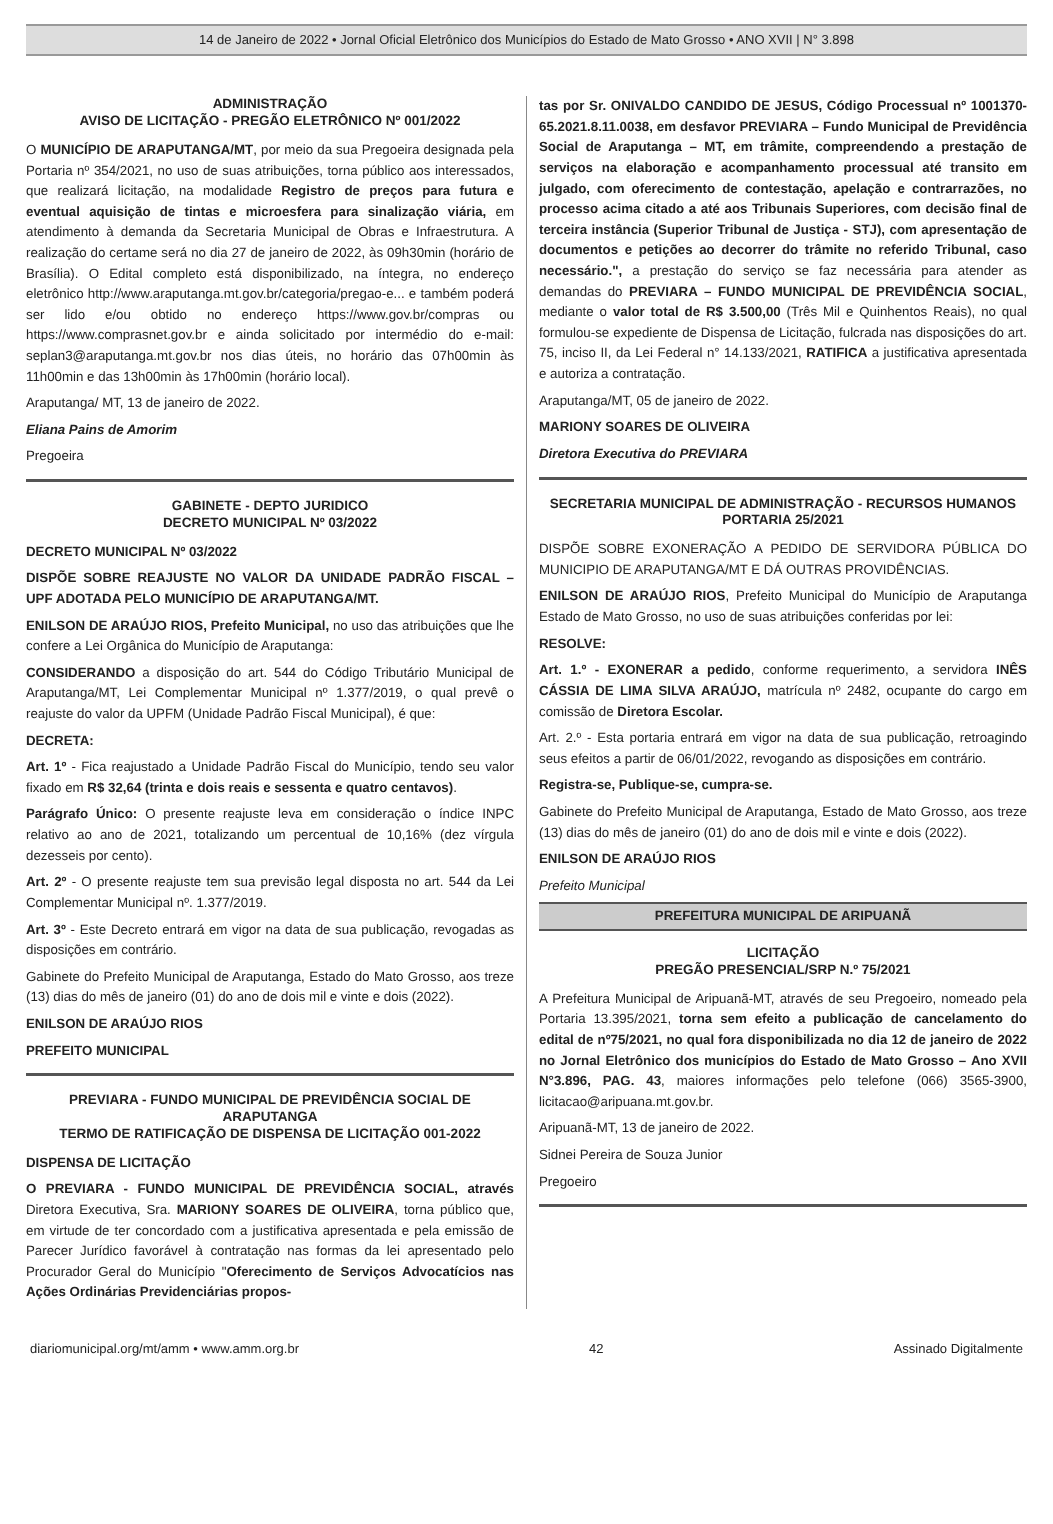14 de Janeiro de 2022 • Jornal Oficial Eletrônico dos Municípios do Estado de Mato Grosso • ANO XVII | N° 3.898
ADMINISTRAÇÃO
AVISO DE LICITAÇÃO - PREGÃO ELETRÔNICO Nº 001/2022
O MUNICÍPIO DE ARAPUTANGA/MT, por meio da sua Pregoeira designada pela Portaria nº 354/2021, no uso de suas atribuições, torna público aos interessados, que realizará licitação, na modalidade Registro de preços para futura e eventual aquisição de tintas e microesfera para sinalização viária, em atendimento à demanda da Secretaria Municipal de Obras e Infraestrutura. A realização do certame será no dia 27 de janeiro de 2022, às 09h30min (horário de Brasília). O Edital completo está disponibilizado, na íntegra, no endereço eletrônico http://www.araputanga.mt.gov.br/categoria/pregao-e... e também poderá ser lido e/ou obtido no endereço https://www.gov.br/compras ou https://www.comprasnet.gov.br e ainda solicitado por intermédio do e-mail: seplan3@araputanga.mt.gov.br nos dias úteis, no horário das 07h00min às 11h00min e das 13h00min às 17h00min (horário local).
Araputanga/ MT, 13 de janeiro de 2022.
Eliana Pains de Amorim
Pregoeira
GABINETE - DEPTO JURIDICO
DECRETO MUNICIPAL Nº 03/2022
DECRETO MUNICIPAL Nº 03/2022
DISPÕE SOBRE REAJUSTE NO VALOR DA UNIDADE PADRÃO FISCAL – UPF ADOTADA PELO MUNICÍPIO DE ARAPUTANGA/MT.
ENILSON DE ARAÚJO RIOS, Prefeito Municipal, no uso das atribuições que lhe confere a Lei Orgânica do Município de Araputanga:
CONSIDERANDO a disposição do art. 544 do Código Tributário Municipal de Araputanga/MT, Lei Complementar Municipal nº 1.377/2019, o qual prevê o reajuste do valor da UPFM (Unidade Padrão Fiscal Municipal), é que:
DECRETA:
Art. 1º - Fica reajustado a Unidade Padrão Fiscal do Município, tendo seu valor fixado em R$ 32,64 (trinta e dois reais e sessenta e quatro centavos).
Parágrafo Único: O presente reajuste leva em consideração o índice INPC relativo ao ano de 2021, totalizando um percentual de 10,16% (dez vírgula dezesseis por cento).
Art. 2º - O presente reajuste tem sua previsão legal disposta no art. 544 da Lei Complementar Municipal nº. 1.377/2019.
Art. 3º - Este Decreto entrará em vigor na data de sua publicação, revogadas as disposições em contrário.
Gabinete do Prefeito Municipal de Araputanga, Estado do Mato Grosso, aos treze (13) dias do mês de janeiro (01) do ano de dois mil e vinte e dois (2022).
ENILSON DE ARAÚJO RIOS
PREFEITO MUNICIPAL
PREVIARA - FUNDO MUNICIPAL DE PREVIDÊNCIA SOCIAL DE ARAPUTANGA
TERMO DE RATIFICAÇÃO DE DISPENSA DE LICITAÇÃO 001-2022
DISPENSA DE LICITAÇÃO
O PREVIARA - FUNDO MUNICIPAL DE PREVIDÊNCIA SOCIAL, através Diretora Executiva, Sra. MARIONY SOARES DE OLIVEIRA, torna público que, em virtude de ter concordado com a justificativa apresentada e pela emissão de Parecer Jurídico favorável à contratação nas formas da lei apresentado pelo Procurador Geral do Município "Oferecimento de Serviços Advocatícios nas Ações Ordinárias Previdenciárias propos-
tas por Sr. ONIVALDO CANDIDO DE JESUS, Código Processual nº 1001370-65.2021.8.11.0038, em desfavor PREVIARA – Fundo Municipal de Previdência Social de Araputanga – MT, em trâmite, compreendendo a prestação de serviços na elaboração e acompanhamento processual até transito em julgado, com oferecimento de contestação, apelação e contrarrazões, no processo acima citado a até aos Tribunais Superiores, com decisão final de terceira instância (Superior Tribunal de Justiça - STJ), com apresentação de documentos e petições ao decorrer do trâmite no referido Tribunal, caso necessário.", a prestação do serviço se faz necessária para atender as demandas do PREVIARA – FUNDO MUNICIPAL DE PREVIDÊNCIA SOCIAL, mediante o valor total de R$ 3.500,00 (Três Mil e Quinhentos Reais), no qual formulou-se expediente de Dispensa de Licitação, fulcrada nas disposições do art. 75, inciso II, da Lei Federal n° 14.133/2021, RATIFICA a justificativa apresentada e autoriza a contratação.
Araputanga/MT, 05 de janeiro de 2022.
MARIONY SOARES DE OLIVEIRA
Diretora Executiva do PREVIARA
SECRETARIA MUNICIPAL DE ADMINISTRAÇÃO - RECURSOS HUMANOS
PORTARIA 25/2021
DISPÕE SOBRE EXONERAÇÃO A PEDIDO DE SERVIDORA PÚBLICA DO MUNICIPIO DE ARAPUTANGA/MT E DÁ OUTRAS PROVIDÊNCIAS.
ENILSON DE ARAÚJO RIOS, Prefeito Municipal do Município de Araputanga Estado de Mato Grosso, no uso de suas atribuições conferidas por lei:
RESOLVE:
Art. 1.º - EXONERAR a pedido, conforme requerimento, a servidora INÊS CÁSSIA DE LIMA SILVA ARAÚJO, matrícula nº 2482, ocupante do cargo em comissão de Diretora Escolar.
Art. 2.º - Esta portaria entrará em vigor na data de sua publicação, retroagindo seus efeitos a partir de 06/01/2022, revogando as disposições em contrário.
Registra-se, Publique-se, cumpra-se.
Gabinete do Prefeito Municipal de Araputanga, Estado de Mato Grosso, aos treze (13) dias do mês de janeiro (01) do ano de dois mil e vinte e dois (2022).
ENILSON DE ARAÚJO RIOS
Prefeito Municipal
PREFEITURA MUNICIPAL DE ARIPUANÃ
LICITAÇÃO
PREGÃO PRESENCIAL/SRP N.º 75/2021
A Prefeitura Municipal de Aripuanã-MT, através de seu Pregoeiro, nomeado pela Portaria 13.395/2021, torna sem efeito a publicação de cancelamento do edital de nº75/2021, no qual fora disponibilizada no dia 12 de janeiro de 2022 no Jornal Eletrônico dos municípios do Estado de Mato Grosso – Ano XVII N°3.896, PAG. 43, maiores informações pelo telefone (066) 3565-3900, licitacao@aripuana.mt.gov.br.
Aripuanã-MT, 13 de janeiro de 2022.
Sidnei Pereira de Souza Junior
Pregoeiro
diariomunicipal.org/mt/amm • www.amm.org.br 42 Assinado Digitalmente